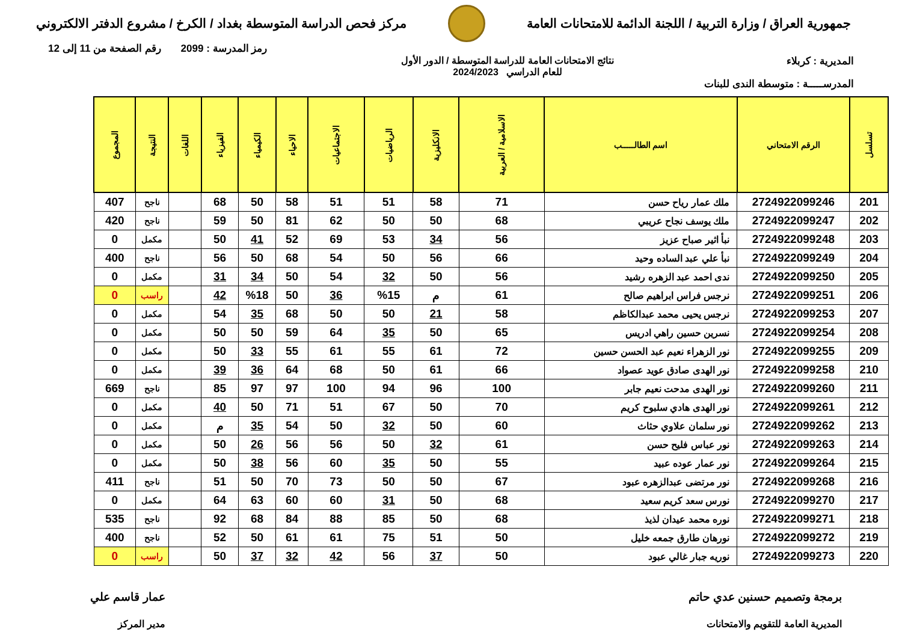جمهورية العراق / وزارة التربية / اللجنة الدائمة للامتحانات العامة
مركز فحص الدراسة المتوسطة بغداد / الكرخ / مشروع الدفتر الالكتروني
رمز المدرسة : 2099 رقم الصفحة من 11 إلى 12
المديرية : كربلاء نتائج الامتحانات العامة للدراسة المتوسطة / الدور الأول
للعام الدراسي 2024/2023
المدرســـــة : متوسطة الندى للبنات
| تسلسل | الرقم الامتحاني | اسم الطالـــــب | الاسلامية / العربية | الانكليزية | الرياضيات | الاجتماعيات | الاحياء | الكيمياء | الفيزياء | اللغات | النتيجة | المجموع |
| --- | --- | --- | --- | --- | --- | --- | --- | --- | --- | --- | --- | --- |
| 201 | 2724922099246 | ملك عمار رياح حسن | 71 | 58 | 51 | 51 | 58 | 50 | 68 | | ناجح | 407 |
| 202 | 2724922099247 | ملك يوسف نجاح عريبي | 68 | 50 | 50 | 62 | 81 | 50 | 59 | | ناجح | 420 |
| 203 | 2724922099248 | نبأ اثير صباح عزيز | 56 | 34 | 53 | 69 | 52 | 41 | 50 | | مكمل | 0 |
| 204 | 2724922099249 | نبأ علي عبد الساده وحيد | 66 | 56 | 50 | 54 | 68 | 50 | 56 | | ناجح | 400 |
| 205 | 2724922099250 | ندى احمد عبد الزهره رشيد | 56 | 50 | 32 | 54 | 50 | 34 | 31 | | مكمل | 0 |
| 206 | 2724922099251 | نرجس فراس ابراهيم صالح | 61 | م | %15 | 36 | 50 | %18 | 42 | | راسب | 0 |
| 207 | 2724922099253 | نرجس يحيى محمد عبدالكاظم | 58 | 21 | 50 | 50 | 68 | 35 | 54 | | مكمل | 0 |
| 208 | 2724922099254 | نسرين حسين راهي ادريس | 65 | 50 | 35 | 64 | 59 | 50 | 50 | | مكمل | 0 |
| 209 | 2724922099255 | نور الزهراء نعيم عبد الحسن حسين | 72 | 61 | 55 | 61 | 55 | 33 | 50 | | مكمل | 0 |
| 210 | 2724922099258 | نور الهدى صادق عويد عصواد | 66 | 61 | 50 | 68 | 64 | 36 | 39 | | مكمل | 0 |
| 211 | 2724922099260 | نور الهدى مدحت نعيم جابر | 100 | 96 | 94 | 100 | 97 | 97 | 85 | | ناجح | 669 |
| 212 | 2724922099261 | نور الهدى هادي سلبوح كريم | 70 | 50 | 67 | 51 | 71 | 50 | 40 | | مكمل | 0 |
| 213 | 2724922099262 | نور سلمان علاوي حثاث | 60 | 50 | 32 | 50 | 54 | 35 | م | | مكمل | 0 |
| 214 | 2724922099263 | نور عباس فليح حسن | 61 | 32 | 50 | 56 | 56 | 26 | 50 | | مكمل | 0 |
| 215 | 2724922099264 | نور عمار عوده عبيد | 55 | 50 | 35 | 60 | 56 | 38 | 50 | | مكمل | 0 |
| 216 | 2724922099268 | نور مرتضى عبدالزهره عبود | 67 | 50 | 50 | 73 | 70 | 50 | 51 | | ناجح | 411 |
| 217 | 2724922099270 | نورس سعد كريم سعيد | 68 | 50 | 31 | 60 | 60 | 63 | 64 | | مكمل | 0 |
| 218 | 2724922099271 | نوره محمد عيدان لذيذ | 68 | 50 | 85 | 88 | 84 | 68 | 92 | | ناجح | 535 |
| 219 | 2724922099272 | نورهان طارق جمعه خليل | 50 | 51 | 75 | 61 | 61 | 50 | 52 | | ناجح | 400 |
| 220 | 2724922099273 | نوريه جبار غالي عبود | 50 | 37 | 56 | 42 | 32 | 37 | 50 | | راسب | 0 |
برمجة وتصميم حسنين عدي حاتم
المديرية العامة للتقويم والامتحانات
عمار قاسم علي
مدير المركز